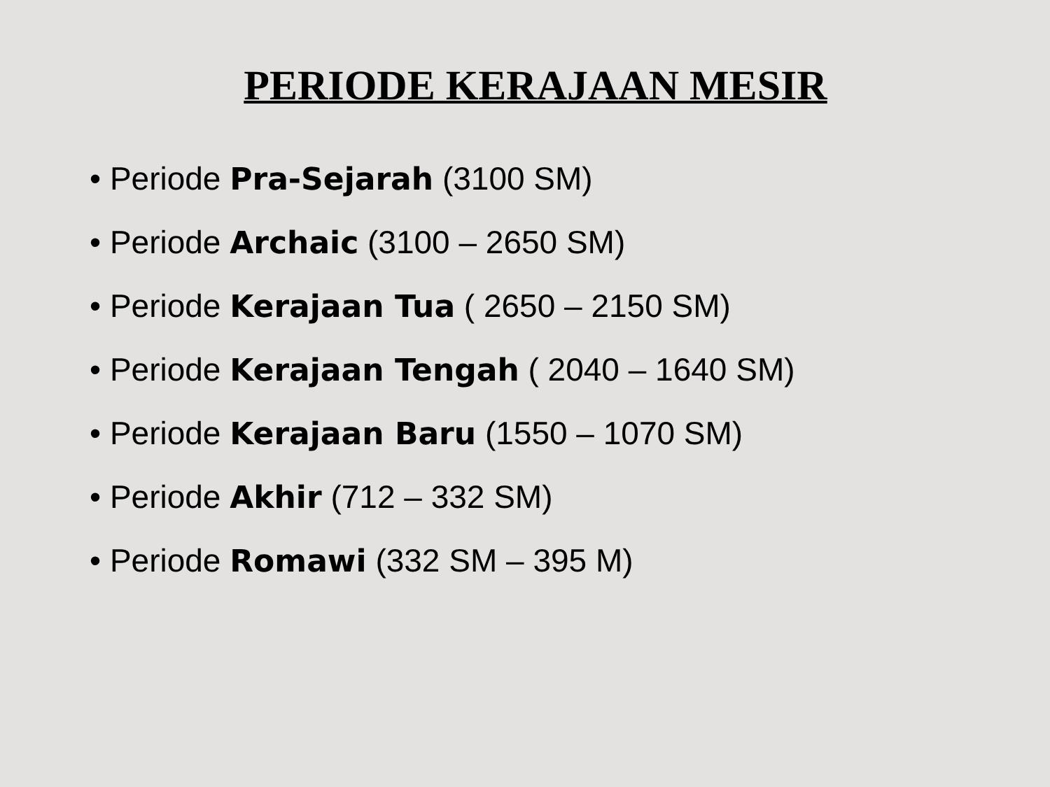PERIODE KERAJAAN MESIR
• Periode Pra-Sejarah (3100 SM)
• Periode Archaic (3100 – 2650 SM)
• Periode Kerajaan Tua ( 2650 – 2150 SM)
• Periode Kerajaan Tengah ( 2040 – 1640 SM)
• Periode Kerajaan Baru (1550 – 1070 SM)
• Periode Akhir (712 – 332 SM)
• Periode Romawi (332 SM – 395 M)